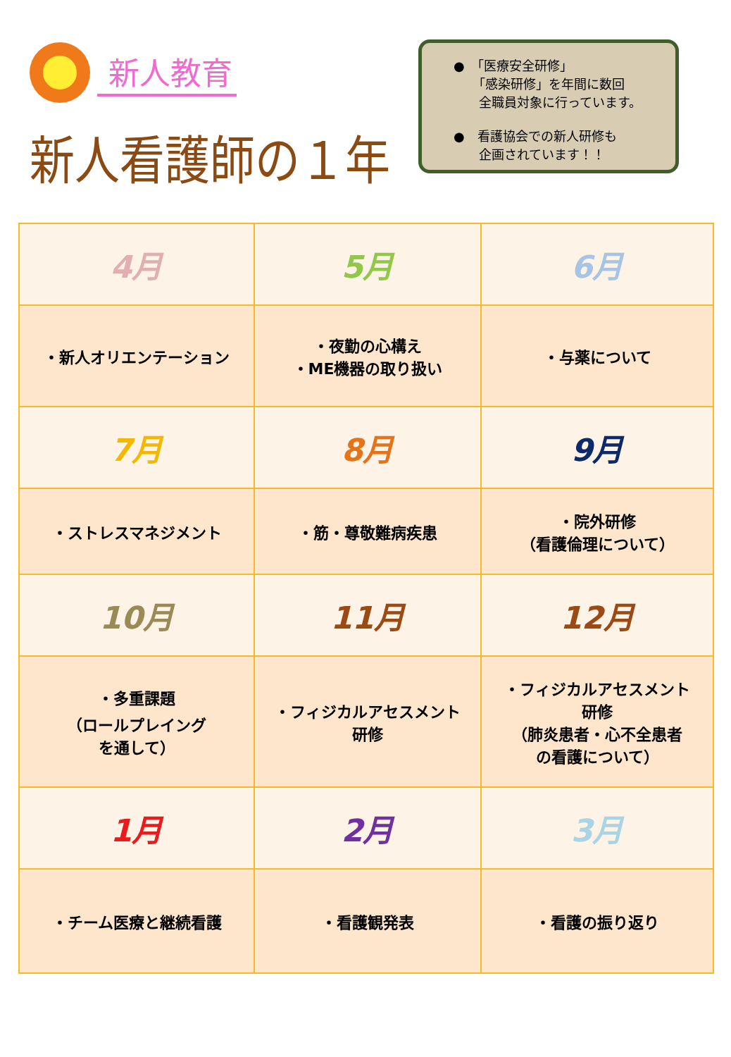新人教育
新人看護師の１年
●　「医療安全研修」
　　「感染研修」を年間に数回
　　全職員対象に行っています。
●　看護協会での新人研修も
　　企画されています！！
| 4月 | 5月 | 6月 |
| ・新人オリエンテーション | ・夜勤の心構え ・ME機器の取り扱い | ・与薬について |
| 7月 | 8月 | 9月 |
| ・ストレスマネジメント | ・筋・尊敬難病疾患 | ・院外研修 （看護倫理について） |
| 10月 | 11月 | 12月 |
| ・多重課題 （ロールプレイング を通して） | ・フィジカルアセスメント 研修 | ・フィジカルアセスメント 研修 （肺炎患者・心不全患者 の看護について） |
| 1月 | 2月 | 3月 |
| ・チーム医療と継続看護 | ・看護観発表 | ・看護の振り返り |